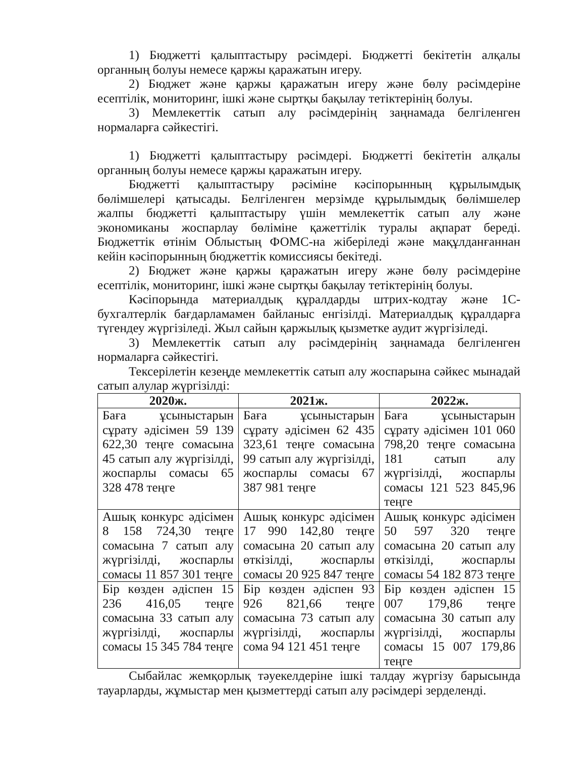1) Бюджетті қалыптастыру рәсімдері. Бюджетті бекітетін алқалы органның болуы немесе қаржы қаражатын игеру.
2) Бюджет және қаржы қаражатын игеру және бөлу рәсімдеріне есептілік, мониторинг, ішкі және сыртқы бақылау тетіктерінің болуы.
3) Мемлекеттік сатып алу рәсімдерінің заңнамада белгіленген нормаларға сәйкестігі.
1) Бюджетті қалыптастыру рәсімдері. Бюджетті бекітетін алқалы органның болуы немесе қаржы қаражатын игеру.
Бюджетті қалыптастыру рәсіміне кәсіпорынның құрылымдық бөлімшелері қатысады. Белгіленген мерзімде құрылымдық бөлімшелер жалпы бюджетті қалыптастыру үшін мемлекеттік сатып алу және экономиканы жоспарлау бөліміне қажеттілік туралы ақпарат береді. Бюджеттік өтінім Облыстың ФОМС-на жіберіледі және мақұлданғаннан кейін кәсіпорынның бюджеттік комиссиясы бекітеді.
2) Бюджет және қаржы қаражатын игеру және бөлу рәсімдеріне есептілік, мониторинг, ішкі және сыртқы бақылау тетіктерінің болуы.
Кәсіпорында материалдық құралдарды штрих-кодтау және 1С-бухгалтерлік бағдарламамен байланыс енгізілді. Материалдық құралдарға түгендеу жүргізіледі. Жыл сайын қаржылық қызметке аудит жүргізіледі.
3) Мемлекеттік сатып алу рәсімдерінің заңнамада белгіленген нормаларға сәйкестігі.
Тексерілетін кезеңде мемлекеттік сатып алу жоспарына сәйкес мынадай сатып алулар жүргізілді:
| 2020ж. | 2021ж. | 2022ж. |
| --- | --- | --- |
| Баға ұсыныстарын сұрату әдісімен 59 139 622,30 теңге сомасына 45 сатып алу жүргізілді, жоспарлы сомасы 65 328 478 теңге | Баға ұсыныстарын сұрату әдісімен 62 435 323,61 теңге сомасына 99 сатып алу жүргізілді, жоспарлы сомасы 67 387 981 теңге | Баға ұсыныстарын сұрату әдісімен 101 060 798,20 теңге сомасына 181 сатып алу жүргізілді, жоспарлы сомасы 121 523 845,96 теңге |
| Ашық конкурс әдісімен 8 158 724,30 теңге сомасына 7 сатып алу жүргізілді, жоспарлы сомасы 11 857 301 теңге | Ашық конкурс әдісімен 17 990 142,80 теңге сомасына 20 сатып алу өткізілді, жоспарлы сомасы 20 925 847 теңге | Ашық конкурс әдісімен 50 597 320 теңге сомасына 20 сатып алу өткізілді, жоспарлы сомасы 54 182 873 теңге |
| Бір көзден әдіспен 15 236 416,05 теңге сомасына 33 сатып алу жүргізілді, жоспарлы сомасы 15 345 784 теңге | Бір көзден әдіспен 93 926 821,66 теңге сомасына 73 сатып алу жүргізілді, жоспарлы сома 94 121 451 теңге | Бір көзден әдіспен 15 007 179,86 теңге сомасына 30 сатып алу жүргізілді, жоспарлы сомасы 15 007 179,86 теңге |
Сыбайлас жемқорлық тәуекелдеріне ішкі талдау жүргізу барысында тауарларды, жұмыстар мен қызметтерді сатып алу рәсімдері зерделенді.